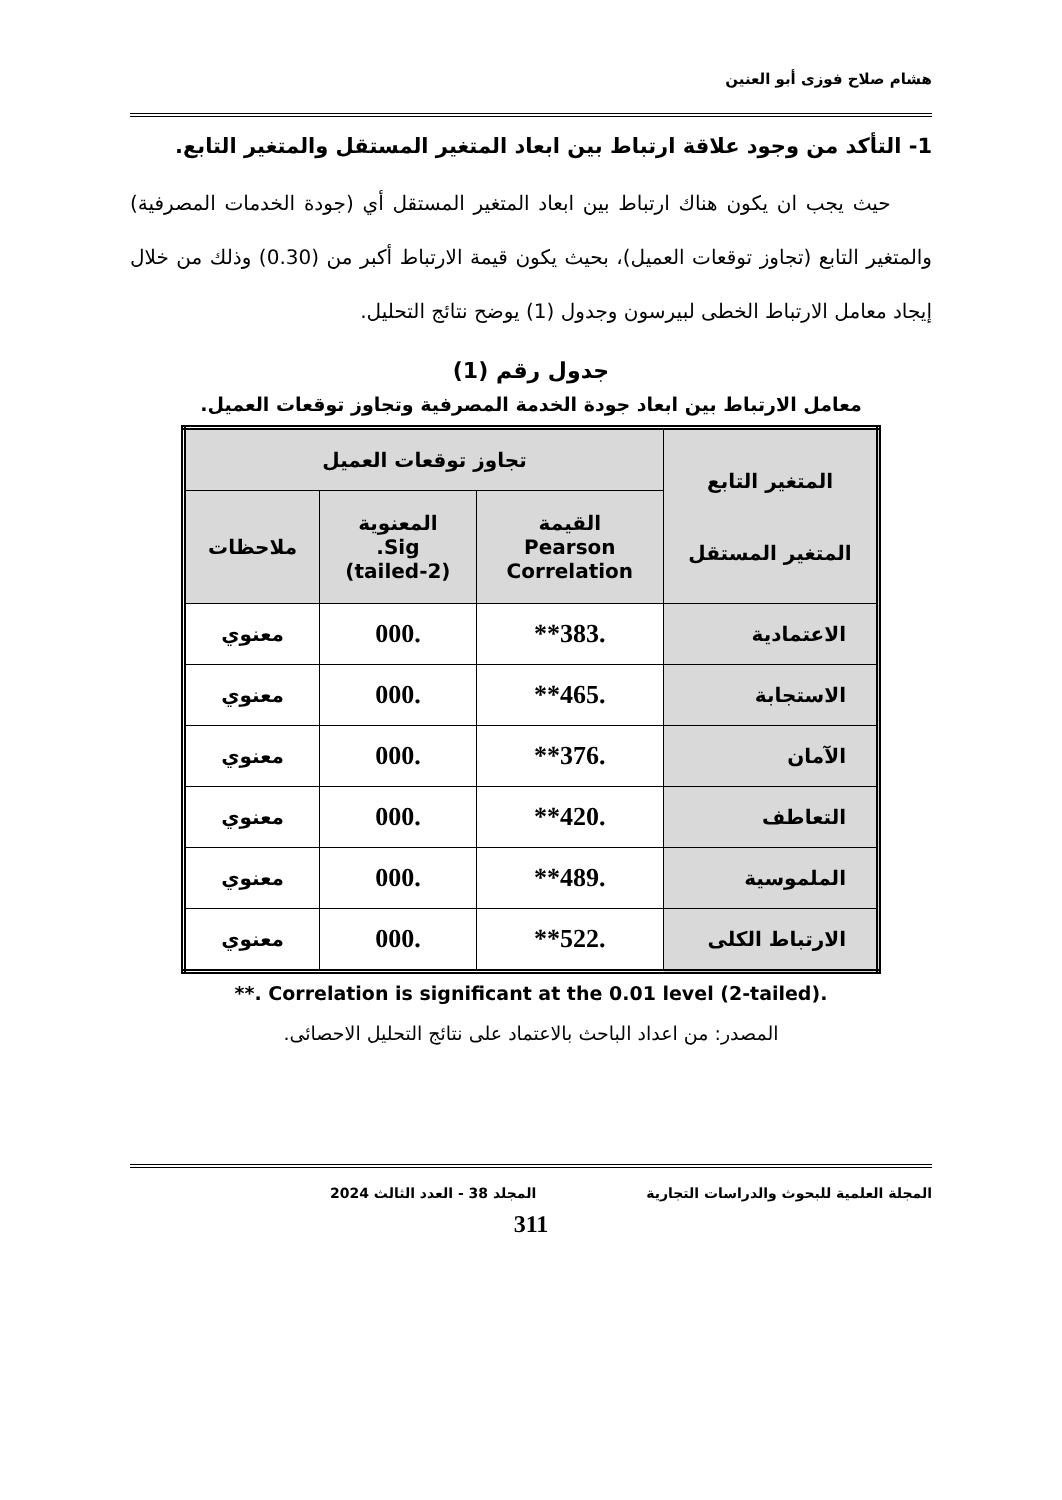هشام صلاح فوزى أبو العنين
1- التأكد من وجود علاقة ارتباط بين ابعاد المتغير المستقل والمتغير التابع.
حيث يجب ان يكون هناك ارتباط بين ابعاد المتغير المستقل أي (جودة الخدمات المصرفية) والمتغير التابع (تجاوز توقعات العميل)، بحيث يكون قيمة الارتباط أكبر من (0.30) وذلك من خلال إيجاد معامل الارتباط الخطى لبيرسون وجدول (1) يوضح نتائج التحليل.
جدول رقم (1)
معامل الارتباط بين ابعاد جودة الخدمة المصرفية وتجاوز توقعات العميل.
| المتغير التابع المتغير المستقل | تجاوز توقعات العميل | | |
| --- | --- | --- | --- |
| | القيمة Pearson Correlation | المعنوية Sig. (2-tailed) | ملاحظات |
| الاعتمادية | .383** | .000 | معنوي |
| الاستجابة | .465** | .000 | معنوي |
| الآمان | .376** | .000 | معنوي |
| التعاطف | .420** | .000 | معنوي |
| الملموسية | .489** | .000 | معنوي |
| الارتباط الكلى | .522** | .000 | معنوي |
**. Correlation is significant at the 0.01 level (2-tailed).
المصدر: من اعداد الباحث بالاعتماد على نتائج التحليل الاحصائى.
المجلة العلمية للبحوث والدراسات التجارية المجلد 38 - العدد الثالث 2024
311